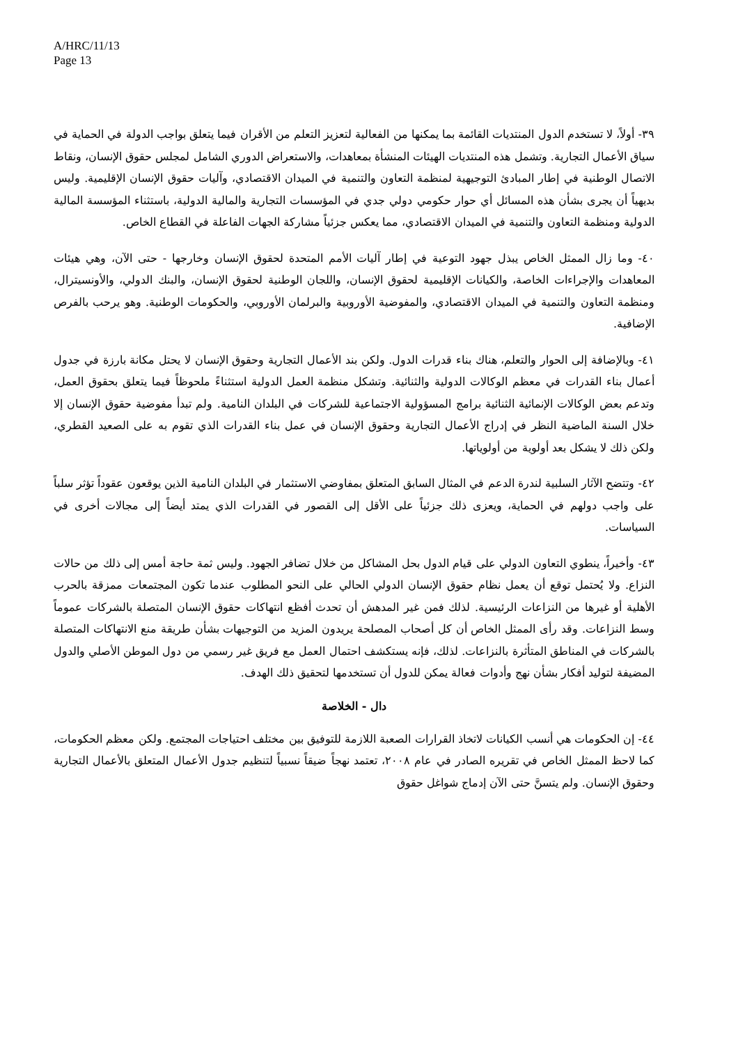A/HRC/11/13
Page 13
٣٩- أولاً، لا تستخدم الدول المنتديات القائمة بما يمكنها من الفعالية لتعزيز التعلم من الأقران فيما يتعلق بواجب الدولة في الحماية في سياق الأعمال التجارية. وتشمل هذه المنتديات الهيئات المنشأة بمعاهدات، والاستعراض الدوري الشامل لمجلس حقوق الإنسان، ونقاط الاتصال الوطنية في إطار المبادئ التوجيهية لمنظمة التعاون والتنمية في الميدان الاقتصادي، وآليات حقوق الإنسان الإقليمية. وليس بديهياً أن يجرى بشأن هذه المسائل أي حوار حكومي دولي جدي في المؤسسات التجارية والمالية الدولية، باستثناء المؤسسة المالية الدولية ومنظمة التعاون والتنمية في الميدان الاقتصادي، مما يعكس جزئياً مشاركة الجهات الفاعلة في القطاع الخاص.
٤٠- وما زال الممثل الخاص يبذل جهود التوعية في إطار آليات الأمم المتحدة لحقوق الإنسان وخارجها - حتى الآن، وهي هيئات المعاهدات والإجراءات الخاصة، والكيانات الإقليمية لحقوق الإنسان، واللجان الوطنية لحقوق الإنسان، والبنك الدولي، والأونسيترال، ومنظمة التعاون والتنمية في الميدان الاقتصادي، والمفوضية الأوروبية والبرلمان الأوروبي، والحكومات الوطنية. وهو يرحب بالفرص الإضافية.
٤١- وبالإضافة إلى الحوار والتعلم، هناك بناء قدرات الدول. ولكن بند الأعمال التجارية وحقوق الإنسان لا يحتل مكانة بارزة في جدول أعمال بناء القدرات في معظم الوكالات الدولية والثنائية. وتشكل منظمة العمل الدولية استثناءً ملحوظاً فيما يتعلق بحقوق العمل، وتدعم بعض الوكالات الإنمائية الثنائية برامج المسؤولية الاجتماعية للشركات في البلدان النامية. ولم تبدأ مفوضية حقوق الإنسان إلا خلال السنة الماضية النظر في إدراج الأعمال التجارية وحقوق الإنسان في عمل بناء القدرات الذي تقوم به على الصعيد القطري، ولكن ذلك لا يشكل بعد أولوية من أولوياتها.
٤٢- وتتضح الآثار السلبية لندرة الدعم في المثال السابق المتعلق بمفاوضي الاستثمار في البلدان النامية الذين يوقعون عقوداً تؤثر سلباً على واجب دولهم في الحماية، ويعزى ذلك جزئياً على الأقل إلى القصور في القدرات الذي يمتد أيضاً إلى مجالات أخرى في السياسات.
٤٣- وأخيراً، ينطوي التعاون الدولي على قيام الدول بحل المشاكل من خلال تضافر الجهود. وليس ثمة حاجة أمس إلى ذلك من حالات النزاع. ولا يُحتمل توقع أن يعمل نظام حقوق الإنسان الدولي الحالي على النحو المطلوب عندما تكون المجتمعات ممزقة بالحرب الأهلية أو غيرها من النزاعات الرئيسية. لذلك فمن غير المدهش أن تحدث أفظع انتهاكات حقوق الإنسان المتصلة بالشركات عموماً وسط النزاعات. وقد رأى الممثل الخاص أن كل أصحاب المصلحة يريدون المزيد من التوجيهات بشأن طريقة منع الانتهاكات المتصلة بالشركات في المناطق المتأثرة بالنزاعات. لذلك، فإنه يستكشف احتمال العمل مع فريق غير رسمي من دول الموطن الأصلي والدول المضيفة لتوليد أفكار بشأن نهج وأدوات فعالة يمكن للدول أن تستخدمها لتحقيق ذلك الهدف.
دال - الخلاصة
٤٤- إن الحكومات هي أنسب الكيانات لاتخاذ القرارات الصعبة اللازمة للتوفيق بين مختلف احتياجات المجتمع. ولكن معظم الحكومات، كما لاحظ الممثل الخاص في تقريره الصادر في عام ٢٠٠٨، تعتمد نهجاً ضيقاً نسبياً لتنظيم جدول الأعمال المتعلق بالأعمال التجارية وحقوق الإنسان. ولم يتسنَّ حتى الآن إدماج شواغل حقوق